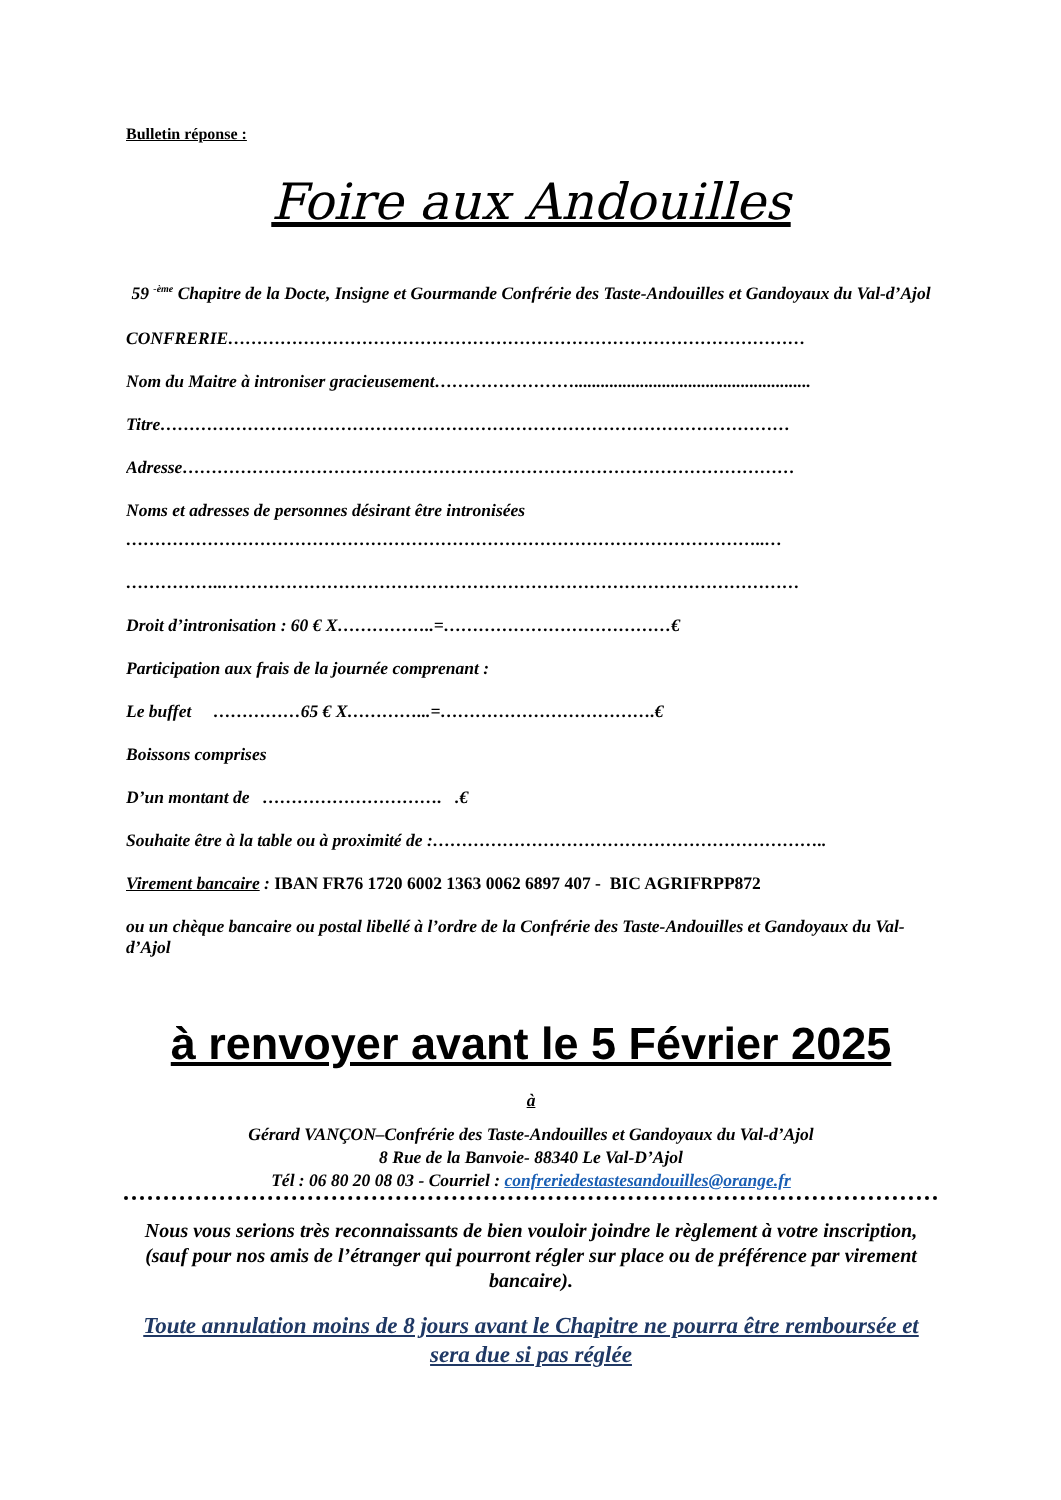Bulletin réponse :
Foire aux Andouilles
59 <sup>-ème</sup> Chapitre de la Docte, Insigne et Gourmande Confrérie des Taste-Andouilles et Gandoyaux du Val-d’Ajol
CONFRERIE………………………………………………………………………………………
Nom du Maitre à introniser gracieusement……………………......................................................
Titre………………………………………………………………………………………………
Adresse……………………………………………………………………………………………
Noms et adresses de personnes désirant être intronisées
………………………………………………………………………………………………..…
……………..………………………………………………………………………………………
Droit d’intronisation : 60 € X……………..=…………………………………€
Participation aux frais de la journée comprenant :
Le buffet ……………65 € X…………...=……………………………….€
Boissons comprises
D’un montant de …………………………. .€
Souhaite être à la table ou à proximité de :…………………………………………………………..
Virement bancaire : IBAN FR76 1720 6002 1363 0062 6897 407 - BIC AGRIFRPP872
ou un chèque bancaire ou postal libellé à l’ordre de la Confrérie des Taste-Andouilles et Gandoyaux du Val-d’Ajol
à renvoyer avant le 5 Février 2025
à
Gérard VANÇON–Confrérie des Taste-Andouilles et Gandoyaux du Val-d’Ajol
8 Rue de la Banvoie- 88340 Le Val-D’Ajol
Tél : 06 80 20 08 03 - Courriel : confreriedestastesandouilles@orange.fr
Nous vous serions très reconnaissants de bien vouloir joindre le règlement à votre inscription, (sauf pour nos amis de l’étranger qui pourront régler sur place ou de préférence par virement bancaire).
Toute annulation moins de 8 jours avant le Chapitre ne pourra être remboursée et sera due si pas réglée